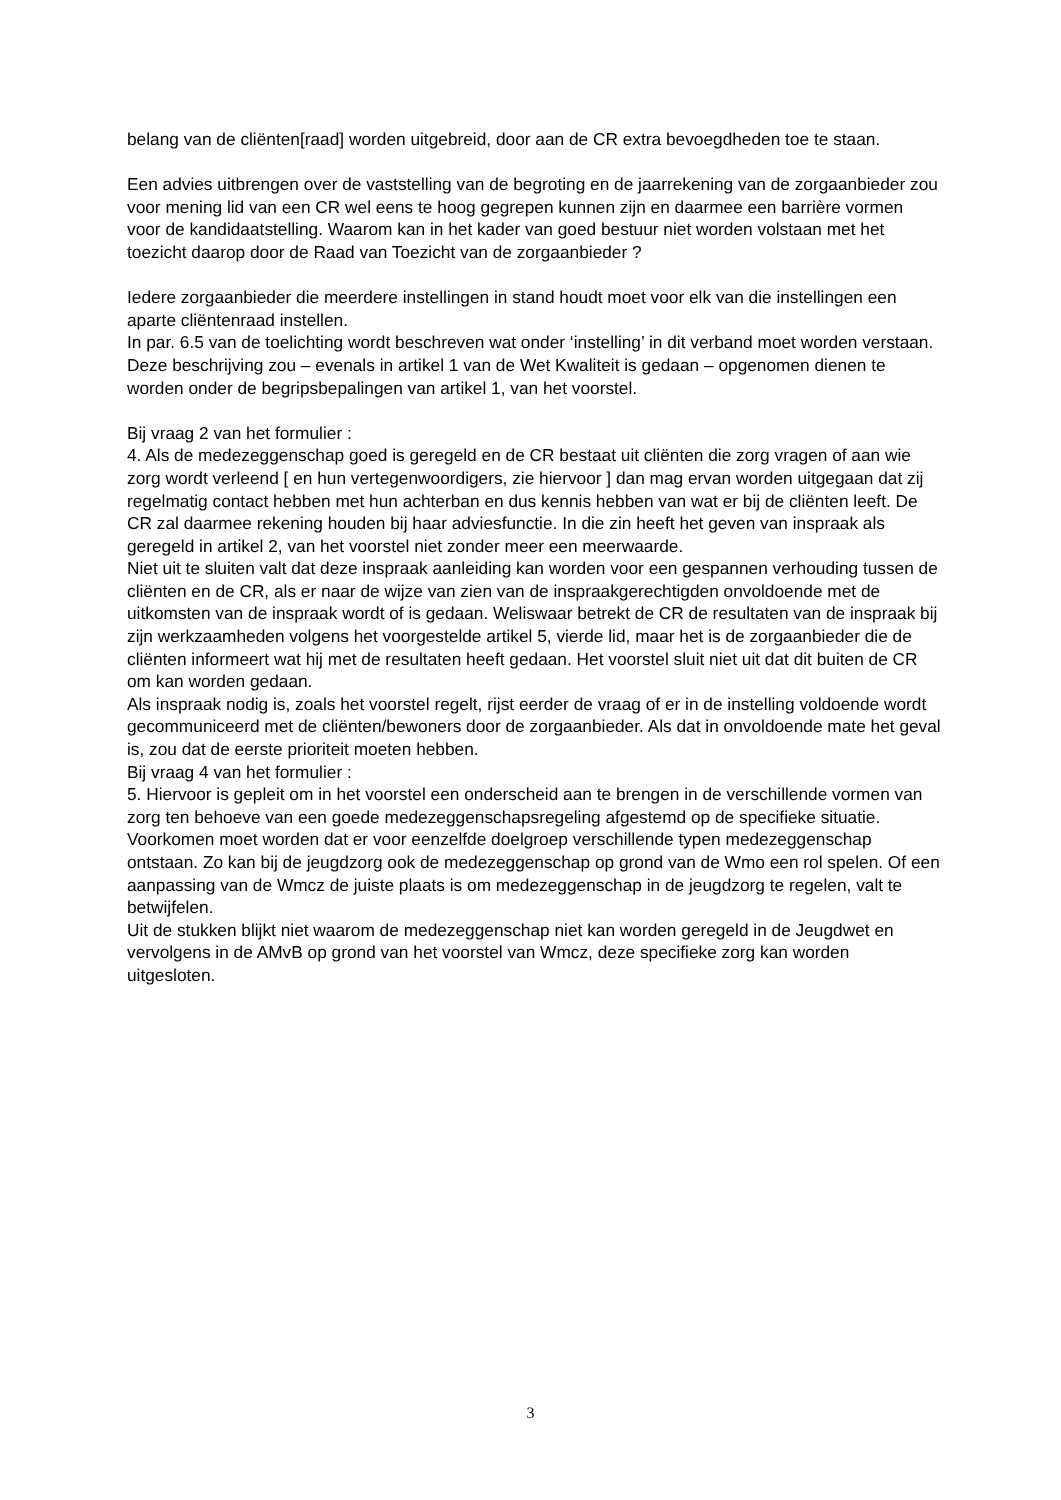belang van de cliënten[raad] worden uitgebreid, door aan de CR extra bevoegdheden toe te staan.
Een advies uitbrengen over de vaststelling van de begroting en de jaarrekening van de zorgaanbieder zou voor mening lid van een CR wel eens te hoog gegrepen kunnen zijn en daarmee een barrière vormen voor de kandidaatstelling. Waarom kan in het kader van goed bestuur niet worden volstaan met het toezicht daarop door de Raad van Toezicht van de zorgaanbieder ?
Iedere zorgaanbieder die meerdere instellingen in stand houdt moet voor elk van die instellingen een aparte cliëntenraad instellen.
In par. 6.5 van de toelichting wordt beschreven wat onder ‘instelling’ in dit verband moet worden verstaan. Deze beschrijving zou – evenals in artikel 1 van de Wet Kwaliteit is gedaan – opgenomen dienen te worden onder de begripsbepalingen van artikel 1, van het voorstel.
Bij vraag 2 van het formulier :
4. Als de medezeggenschap goed is geregeld en de CR bestaat uit cliënten die zorg vragen of aan wie zorg wordt verleend [ en hun vertegenwoordigers, zie hiervoor ] dan mag ervan worden uitgegaan dat zij regelmatig contact hebben met hun achterban en dus kennis hebben van wat er bij de cliënten leeft. De CR zal daarmee rekening houden bij haar adviesfunctie. In die zin heeft het geven van inspraak als geregeld in artikel 2, van het voorstel niet zonder meer een meerwaarde.
Niet uit te sluiten valt dat deze inspraak aanleiding kan worden voor een gespannen verhouding tussen de cliënten en de CR, als er naar de wijze van zien van de inspraakgerechtigden onvoldoende met de uitkomsten van de inspraak wordt of is gedaan. Weliswaar betrekt de CR de resultaten van de inspraak bij zijn werkzaamheden volgens het voorgestelde artikel 5, vierde lid, maar het is de zorgaanbieder die de cliënten informeert wat hij met de resultaten heeft gedaan. Het voorstel sluit niet uit dat dit buiten de CR om kan worden gedaan.
Als inspraak nodig is, zoals het voorstel regelt, rijst eerder de vraag of er in de instelling voldoende wordt gecommuniceerd met de cliënten/bewoners door de zorgaanbieder. Als dat in onvoldoende mate het geval is, zou dat de eerste prioriteit moeten hebben.
Bij vraag 4 van het formulier :
5. Hiervoor is gepleit om in het voorstel een onderscheid aan te brengen in de verschillende vormen van zorg ten behoeve van een goede medezeggenschapsregeling afgestemd op de specifieke situatie.
Voorkomen moet worden dat er voor eenzelfde doelgroep verschillende typen medezeggenschap ontstaan. Zo kan bij de jeugdzorg ook de medezeggenschap op grond van de Wmo een rol spelen. Of een aanpassing van de Wmcz de juiste plaats is om medezeggenschap in de jeugdzorg te regelen, valt te betwijfelen.
Uit de stukken blijkt niet waarom de medezeggenschap niet kan worden geregeld in de Jeugdwet en vervolgens in de AMvB op grond van het voorstel van Wmcz, deze specifieke zorg kan worden uitgesloten.
3